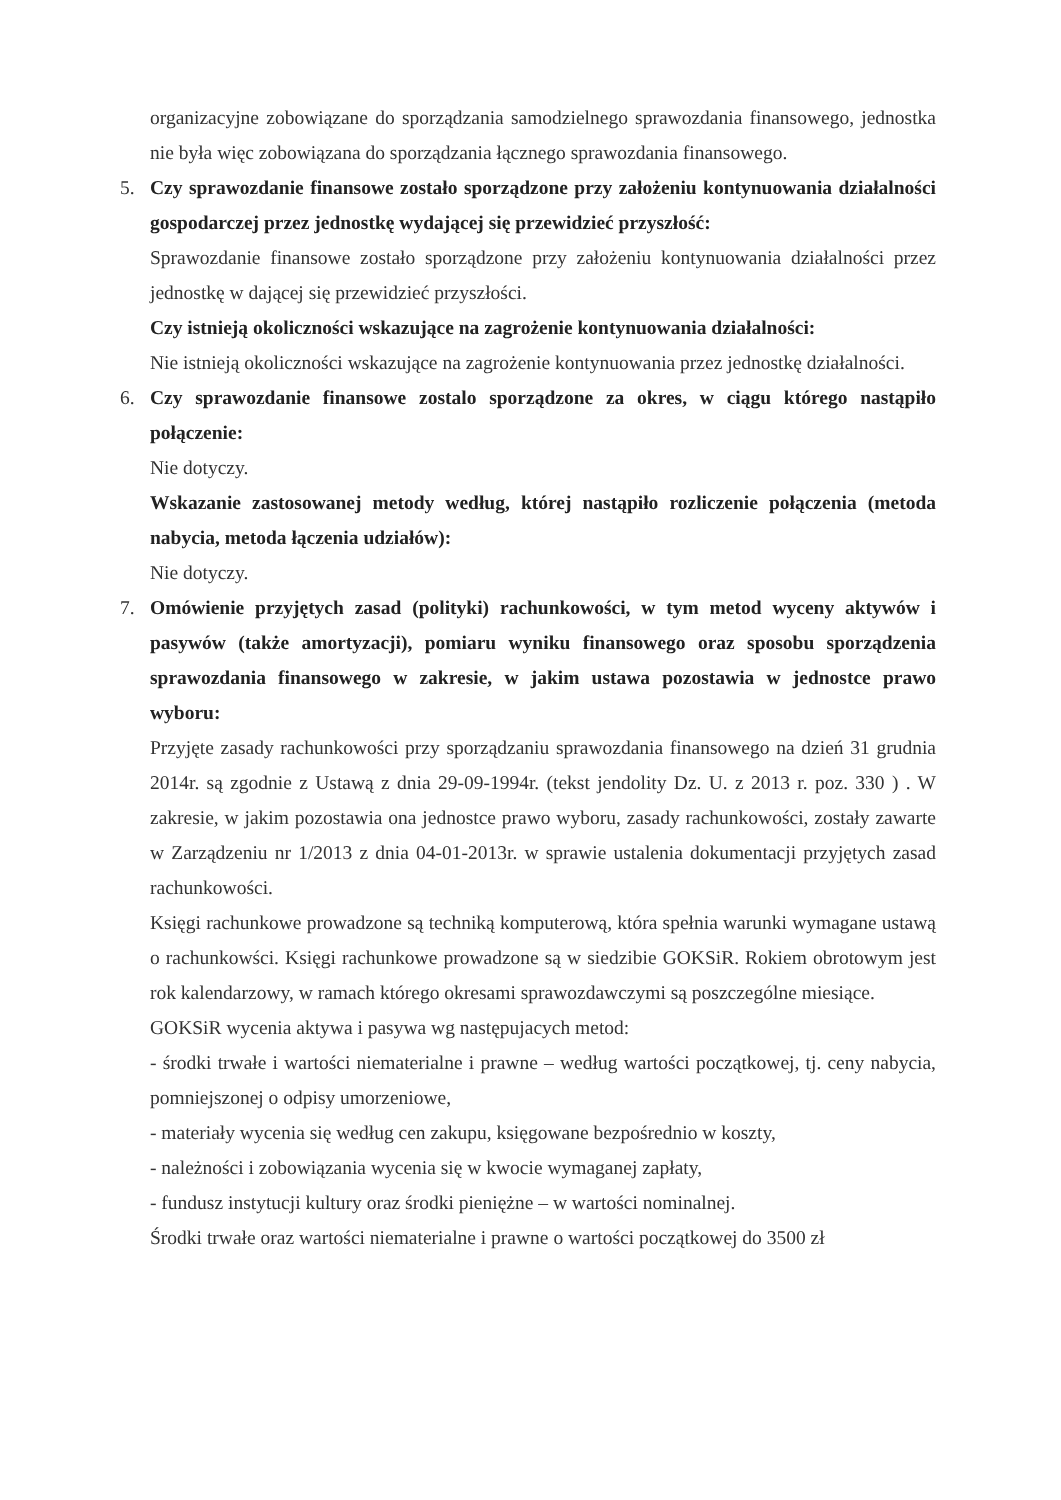organizacyjne zobowiązane do sporządzania samodzielnego sprawozdania finansowego, jednostka nie była więc zobowiązana do sporządzania łącznego sprawozdania finansowego.
5. Czy sprawozdanie finansowe zostało sporządzone przy założeniu kontynuowania działalności gospodarczej przez jednostkę wydającej się przewidzieć przyszłość:
Sprawozdanie finansowe zostało sporządzone przy założeniu kontynuowania działalności przez jednostkę w dającej się przewidzieć przyszłości.
Czy istnieją okoliczności wskazujące na zagrożenie kontynuowania działalności:
Nie istnieją okoliczności wskazujące na zagrożenie kontynuowania przez jednostkę działalności.
6. Czy sprawozdanie finansowe zostalo sporządzone za okres, w ciągu którego nastąpiło połączenie:
Nie dotyczy.
Wskazanie zastosowanej metody według, której nastąpiło rozliczenie połączenia (metoda nabycia, metoda łączenia udziałów):
Nie dotyczy.
7. Omówienie przyjętych zasad (polityki) rachunkowości, w tym metod wyceny aktywów i pasywów (także amortyzacji), pomiaru wyniku finansowego oraz sposobu sporządzenia sprawozdania finansowego w zakresie, w jakim ustawa pozostawia w jednostce prawo wyboru:
Przyjęte zasady rachunkowości przy sporządzaniu sprawozdania finansowego na dzień 31 grudnia 2014r. są zgodnie z Ustawą z dnia 29-09-1994r. (tekst jendolity Dz. U. z 2013 r. poz. 330 ) . W zakresie, w jakim pozostawia ona jednostce prawo wyboru, zasady rachunkowości, zostały zawarte w Zarządzeniu nr 1/2013 z dnia 04-01-2013r. w sprawie ustalenia dokumentacji przyjętych zasad rachunkowości.
Księgi rachunkowe prowadzone są techniką komputerową, która spełnia warunki wymagane ustawą o rachunkowści. Księgi rachunkowe prowadzone są w siedzibie GOKSiR. Rokiem obrotowym jest rok kalendarzowy, w ramach którego okresami sprawozdawczymi są poszczególne miesiące.
GOKSiR wycenia aktywa i pasywa wg następujacych metod:
- środki trwałe i wartości niematerialne i prawne – według wartości początkowej, tj. ceny nabycia, pomniejszonej o odpisy umorzeniowe,
- materiały wycenia się według cen zakupu, księgowane bezpośrednio w koszty,
- należności i zobowiązania wycenia się w kwocie wymaganej zapłaty,
- fundusz instytucji kultury oraz środki pieniężne – w wartości nominalnej.
Środki trwałe oraz wartości niematerialne i prawne o wartości początkowej do 3500 zł